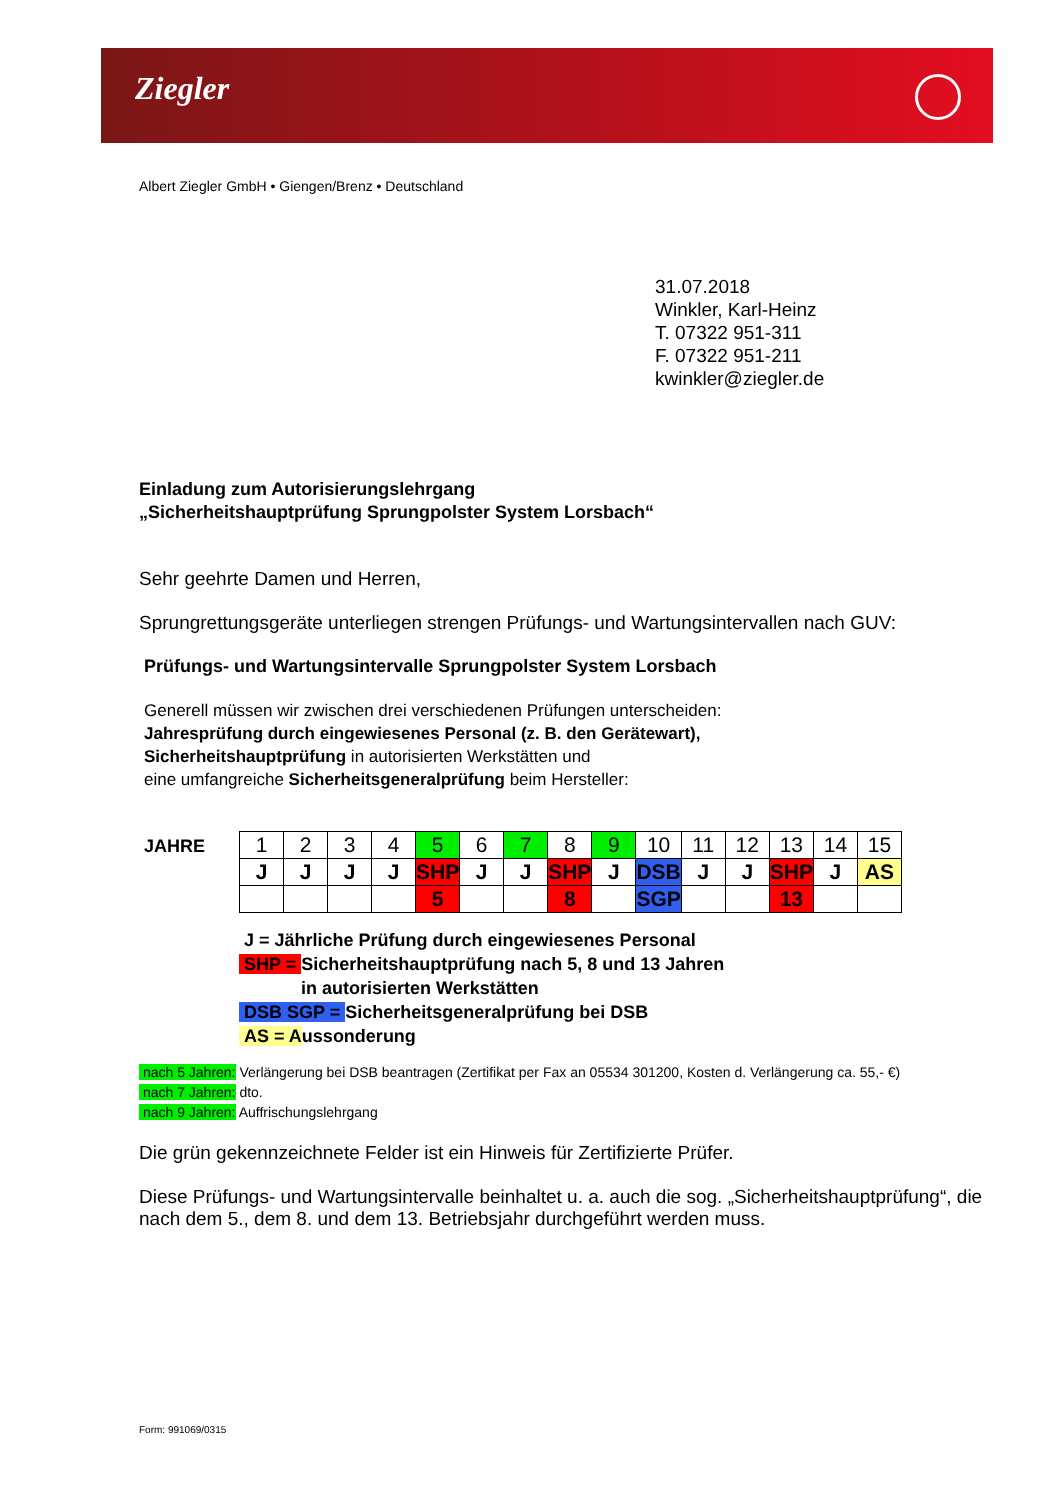Ziegler
Albert Ziegler GmbH • Giengen/Brenz • Deutschland
31.07.2018
Winkler, Karl-Heinz
T. 07322 951-311
F. 07322 951-211
kwinkler@ziegler.de
Einladung zum Autorisierungslehrgang
„Sicherheitshauptprüfung Sprungpolster System Lorsbach“
Sehr geehrte Damen und Herren,
Sprungrettungsgeräte unterliegen strengen Prüfungs- und Wartungsintervallen nach GUV:
Prüfungs- und Wartungsintervalle Sprungpolster System Lorsbach
Generell müssen wir zwischen drei verschiedenen Prüfungen unterscheiden:
Jahresprüfung durch eingewiesenes Personal (z. B. den Gerätewart),
Sicherheitshauptprüfung in autorisierten Werkstätten und
eine umfangreiche Sicherheitsgeneralprüfung beim Hersteller:
JAHRE
| 1 | 2 | 3 | 4 | 5 | 6 | 7 | 8 | 9 | 10 | 11 | 12 | 13 | 14 | 15 |
| J | J | J | J | SHP | J | J | SHP | J | DSB | J | J | SHP | J | AS |
| | | | | 5 | | | 8 | | SGP | | | 13 | | |
J = Jährliche Prüfung durch eingewiesenes Personal
SHP = Sicherheitshauptprüfung nach 5, 8 und 13 Jahren
in autorisierten Werkstätten
DSB SGP = Sicherheitsgeneralprüfung bei DSB
AS = Aussonderung
nach 5 Jahren: Verlängerung bei DSB beantragen (Zertifikat per Fax an 05534 301200, Kosten d. Verlängerung ca. 55,- €)
nach 7 Jahren: dto.
nach 9 Jahren: Auffrischungslehrgang
Die grün gekennzeichnete Felder ist ein Hinweis für Zertifizierte Prüfer.
Diese Prüfungs- und Wartungsintervalle beinhaltet u. a. auch die sog. „Sicherheitshauptprüfung“, die nach dem 5., dem 8. und dem 13. Betriebsjahr durchgeführt werden muss.
Form: 991069/0315